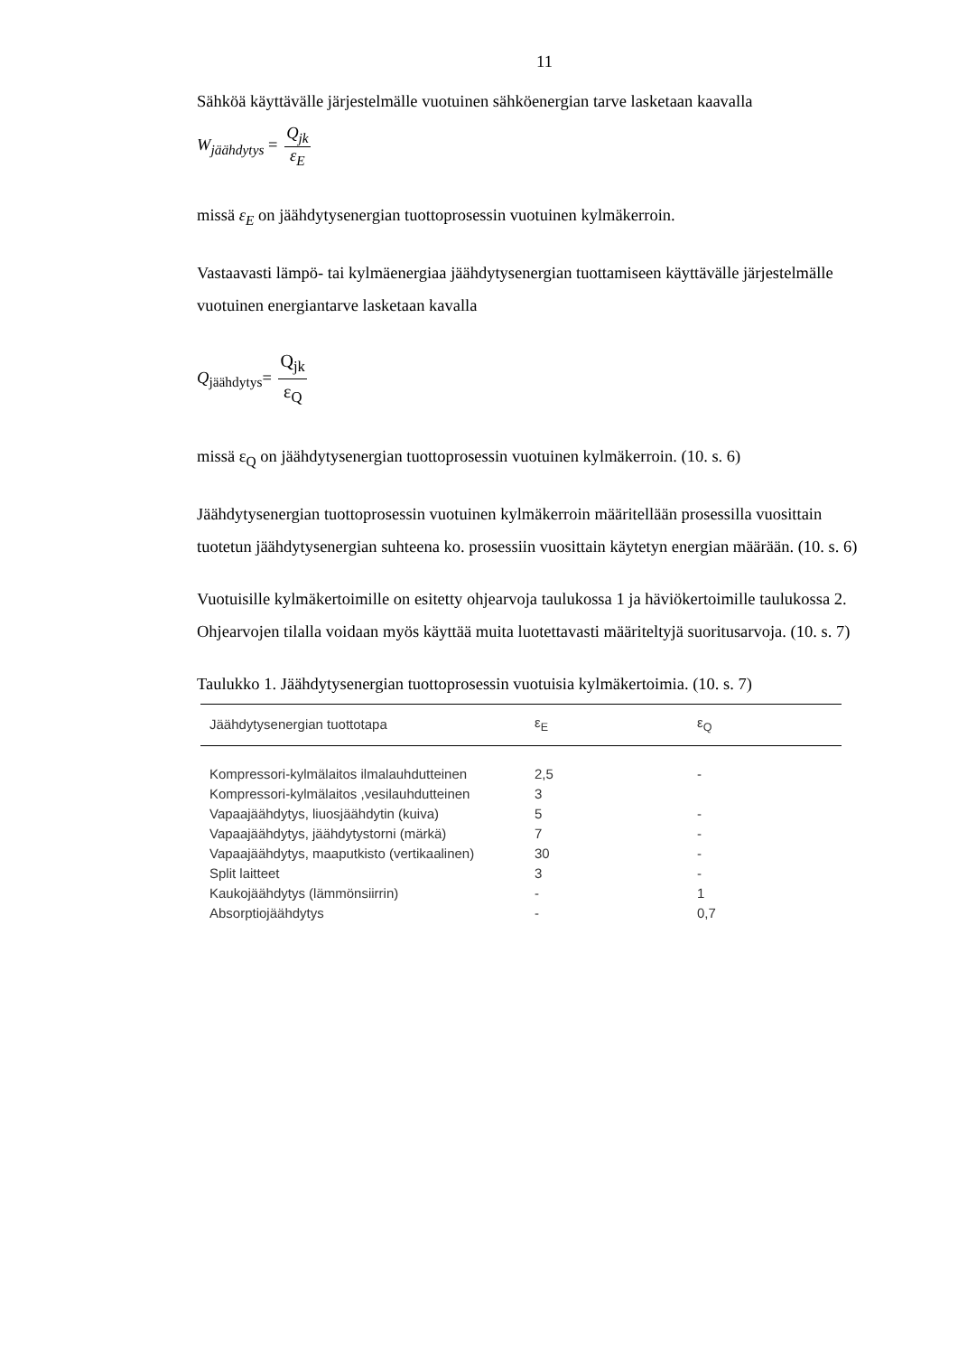11
Sähköä käyttävälle järjestelmälle vuotuinen sähköenergian tarve lasketaan kaavalla
W<sub>jäähdytys</sub> = Q<sub>jk</sub> ε<sub>E</sub>
missä ε<sub>E</sub> on jäähdytysenergian tuottoprosessin vuotuinen kylmäkerroin.
Vastaavasti lämpö- tai kylmäenergiaa jäähdytysenergian tuottamiseen käyttävälle järjestelmälle vuotuinen energiantarve lasketaan kavalla
Q<sub>jäähdytys</sub>= Q<sub>jk</sub> ε<sub>Q</sub>
missä ε<sub>Q</sub> on jäähdytysenergian tuottoprosessin vuotuinen kylmäkerroin. (10. s. 6)
Jäähdytysenergian tuottoprosessin vuotuinen kylmäkerroin määritellään prosessilla vuosittain tuotetun jäähdytysenergian suhteena ko. prosessiin vuosittain käytetyn energian määrään. (10. s. 6)
Vuotuisille kylmäkertoimille on esitetty ohjearvoja taulukossa 1 ja häviökertoimille taulukossa 2. Ohjearvojen tilalla voidaan myös käyttää muita luotettavasti määriteltyjä suoritusarvoja. (10. s. 7)
Taulukko 1. Jäähdytysenergian tuottoprosessin vuotuisia kylmäkertoimia. (10. s. 7)
| Jäähdytysenergian tuottotapa | ε<sub>E</sub> | ε<sub>Q</sub> |
| --- | --- | --- |
| Kompressori-kylmälaitos ilmalauhdutteinen | 2,5 | - |
| Kompressori-kylmälaitos ,vesilauhdutteinen | 3 | |
| Vapaajäähdytys, liuosjäähdytin (kuiva) | 5 | - |
| Vapaajäähdytys, jäähdytystorni (märkä) | 7 | - |
| Vapaajäähdytys, maaputkisto (vertikaalinen) | 30 | - |
| Split laitteet | 3 | - |
| Kaukojäähdytys (lämmönsiirrin) | - | 1 |
| Absorptiojäähdytys | - | 0,7 |